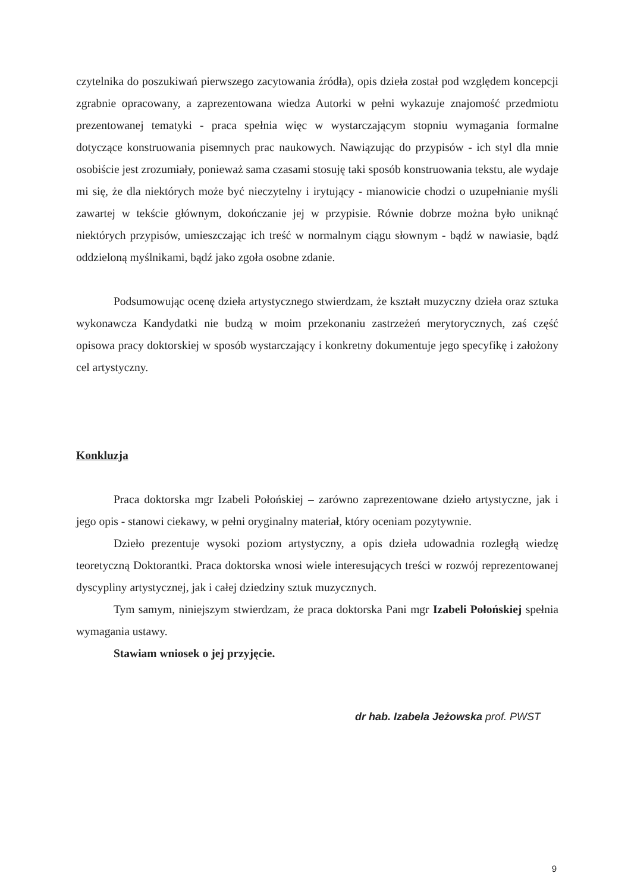czytelnika do poszukiwań pierwszego zacytowania źródła), opis dzieła został pod względem koncepcji zgrabnie opracowany, a zaprezentowana wiedza Autorki w pełni wykazuje znajomość przedmiotu prezentowanej tematyki - praca spełnia więc w wystarczającym stopniu wymagania formalne dotyczące konstruowania pisemnych prac naukowych. Nawiązując do przypisów - ich styl dla mnie osobiście jest zrozumiały, ponieważ sama czasami stosuję taki sposób konstruowania tekstu, ale wydaje mi się, że dla niektórych może być nieczytelny i irytujący - mianowicie chodzi o uzupełnianie myśli zawartej w tekście głównym, dokończanie jej w przypisie. Równie dobrze można było uniknąć niektórych przypisów, umieszczając ich treść w normalnym ciągu słownym - bądź w nawiasie, bądź oddzieloną myślnikami, bądź jako zgoła osobne zdanie.
Podsumowując ocenę dzieła artystycznego stwierdzam, że kształt muzyczny dzieła oraz sztuka wykonawcza Kandydatki nie budzą w moim przekonaniu zastrzeżeń merytorycznych, zaś część opisowa pracy doktorskiej w sposób wystarczający i konkretny dokumentuje jego specyfikę i założony cel artystyczny.
Konkluzja
Praca doktorska mgr Izabeli Połońskiej – zarówno zaprezentowane dzieło artystyczne, jak i jego opis - stanowi ciekawy, w pełni oryginalny materiał, który oceniam pozytywnie.
Dzieło prezentuje wysoki poziom artystyczny, a opis dzieła udowadnia rozległą wiedzę teoretyczną Doktorantki. Praca doktorska wnosi wiele interesujących treści w rozwój reprezentowanej dyscypliny artystycznej, jak i całej dziedziny sztuk muzycznych.
Tym samym, niniejszym stwierdzam, że praca doktorska Pani mgr Izabeli Połońskiej spełnia wymagania ustawy.
Stawiam wniosek o jej przyjęcie.
dr hab. Izabela Jeżowska prof. PWST
9